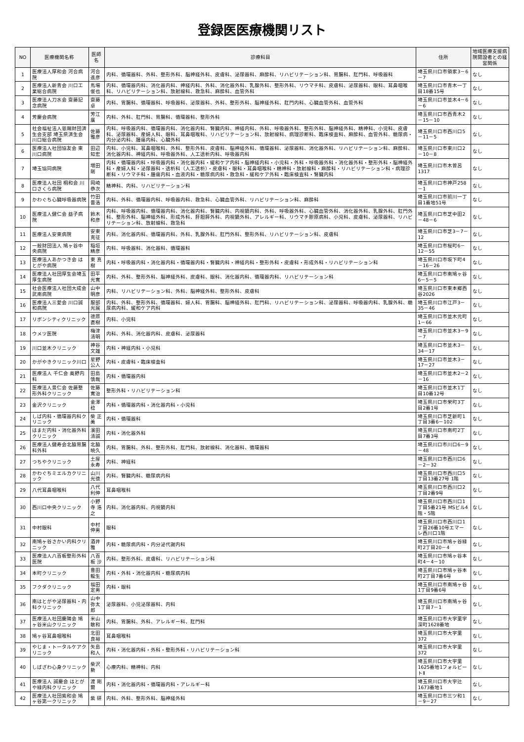登録医医療機関リスト
| NO | 医療機関名称 | 医師名 | 診療科目 | 住所 | 地域医療支援病院開設者との経営関係 |
| --- | --- | --- | --- | --- | --- |
| 1 | 医療法人厚和会 河合病院 | 河合 進彦 | 内科、循環器科、外科、整形外科、脳神経外科、皮膚科、泌尿器科、麻酔科、リハビリテーション科、胃腸科、肛門科、呼吸器科 | 埼玉県川口市領家3－6－7 | なし |
| 2 | 医療法人新青会 川口工業総合病院 | 馬場 俊也 | 内科、循環器内科、消化器内科、神経内科、外科、消化器外科、乳腺外科、整形外科、リウマチ科、皮膚科、泌尿器科、眼科、耳鼻咽喉科、リハビリテーション科、放射線科、救急科、麻酔科、血管外科 | 埼玉県川口市青木一丁目18番15号 | なし |
| 3 | 医療法人刀水会 齋藤記念病院 | 齋藤 卓 | 内科、胃腸科、循環器科、呼吸器科、泌尿器科、外科、整形外科、脳神経外科、肛門内科、心臓血管外科、血管外科 | 埼玉県川口市並木4－6－6 | なし |
| 4 | 芳慶会病院 | 芳江 廣 | 内科、外科、肛門科、胃腸科、循環器科、整形外科 | 埼玉県川口市西青木2－15－10 | なし |
| 5 | 社会福祉法人恩賜財団済生会支部 埼玉県済生会川口総合病院 | 佐藤 雅彦 | 内科、呼吸器内科、循環器内科、消化器内科、腎臓内科、神経内科、外科、呼吸器外科、整形外科、脳神経外科、精神科、小児科、皮膚科、泌尿器科、産婦人科、眼科、耳鼻咽喉科、リハビリテーション科、放射線科、病理診断科、臨床検査科、麻酔科、血管外科、糖尿病・内分泌内科、腫瘍内科、心臓外科 | 埼玉県川口市西川口5－11－5 | なし |
| 6 | 医療法人社団協友会 東川口病院 | 田辺 知宏 | 内科、小児科、耳鼻咽喉科、外科、整形外科、皮膚科、脳神経外科、循環器科、泌尿器科、消化器外科、リハビリテーション科、麻酔科、消化器内科、神経内科、呼吸器外科、人工透析内科、呼吸器内科 | 埼玉県川口市東川口2－10－8 | なし |
| 7 | 埼玉協同病院 | 増田 剛 | 内科・循環器内科・呼吸器内科・消化器内科・緩和ケア内科・脳神経内科・小児科・外科・呼吸器外科・消化器外科・整形外科・脳神経外科・産婦人科・泌尿器科・透析科（人工透析）・皮膚科・眼科・耳鼻咽喉科・精神科・放射線科・麻酔科・リハビリテーション科・病理診断科・リウマチ科・腫瘍内科・血液内科・糖尿病内科・救急科・緩和ケア外科・臨床検査科・腎臓内科 | 埼玉県川口市木曽呂1317 | なし |
| 8 | 医療法人社団 桐和会 川口さくら病院 | 岡崎 恭次 | 精神科、内科、リハビリテーション科 | 埼玉県川口市神戸258－1 | なし |
| 9 | かわぐち心臓呼吸器病院 | 竹田 晋浩 | 内科、外科、循環器内科、呼吸器内科、救急科、心臓血管外科、リハビリテーション科、麻酔科 | 埼玉県川口市前川一丁目1番地51号 | なし |
| 10 | 医療法人健仁会 益子病院 | 鈴木 和彦 | 内科、呼吸器内科、循環器内科、消化器内科、腎臓内科、内視鏡内科、外科、呼吸器外科、心臓血管外科、消化器外科、乳腺外科、肛門外科、整形外科、脳神経外科、形成外科、肝胆膵外科、内視鏡外科、アレルギー科、リウマチ膠原病科、小児科、皮膚科、泌尿器科、リハビリテーション科、放射線科、救急科 | 埼玉県川口市芝中田2－48－6 | なし |
| 11 | 医療法人安東病院 | 安東 克征 | 内科、消化器内科、循環器内科、外科、乳腺外科、肛門外科、整形外科、リハビリテーション科、皮膚科 | 埼玉県川口市芝3－7－12 | なし |
| 12 | 一般財団法人 鳩ヶ谷中央病院 | 稲垣 精彦 | 内科、呼吸器科、消化器科、循環器科 | 埼玉県川口市桜町6－12－55 | なし |
| 13 | 医療法人あかつき会 はとがや病院 | 東 真樹 | 内科・呼吸器内科・消化器内科・循環器内科・腎臓内科・神経内科・整形外科・皮膚科・形成外科・リハビリテーション科 | 埼玉県川口市坂下町4－16－26 | なし |
| 14 | 医療法人社団厚生会埼玉厚生病院 | 田平 光寛 | 内科、外科、整形外科、脳神経外科、皮膚科、眼科、消化器内科、循環器内科、リハビリテーション科 | 埼玉県川口市南鳩ヶ谷6－5－5 | なし |
| 15 | 社会医療法人社団大成会武南病院 | 山中 明彦 | 内科、リハビリテーション科、外科、脳神経外科、整形外科、皮膚科 | 埼玉県川口市東本郷西谷2026 | なし |
| 16 | 医療法人三愛会 川口誠和病院 | 服部 光展 | 内科、外科、整形外科、循環器科、婦人科、胃腸科、脳神経外科、肛門科、リハビリテーション科、泌尿器科、呼吸器内科、乳腺外科、糖尿病内科、緩和ケア内科 | 埼玉県川口市江戸3－35－46 | なし |
| 17 | リボンシティクリニック | 德原 直樹 | 内科、小児科 | 埼玉県川口市並木元町1－66 | なし |
| 18 | ウメツ医院 | 梅津 清明 | 内科、外科、消化器内科、皮膚科、泌尿器科 | 埼玉県川口市並木3－9－7 | なし |
| 19 | 川口並木クリニック | 神谷 文雄 | 内科・神経内科・小児科 | 埼玉県川口市並木3－34－17 | なし |
| 20 | かがやきクリニック川口 | 星野 公人 | 内科・皮膚科・臨床検査科 | 埼玉県川口市並木3－17－27 | なし |
| 21 | 医療法人 千仁会 奥野内科 | 田島 慎哉 | 内科・循環器内科 | 埼玉県川口市並木2－2－16 | なし |
| 22 | 医療法人景仁会 佐藤整形外科クリニック | 佐藤寛治 | 整形外科・リハビリテーション科 | 埼玉県川口市並木1丁目10番12号 | なし |
| 23 | 金沢クリニック | 金澤 稔 | 内科・循環器内科・消化器内科・小児科 | 埼玉県川口市栄町3丁目2番1号 | なし |
| 24 | しば内科・循環器内科クリニック | 柴 正美 | 内科・循環器科 | 埼玉県川口市芝新町1丁目3番6－102 | なし |
| 25 | はまだ内科・消化器外科クリニック | 濱田 清誠 | 内科・消化器外科 | 埼玉県川口市南町2丁目7番3号 | なし |
| 26 | 医療法人健寿会北脇胃腸科外科 | 北脇暁久 | 内科、胃腸科、外科、整形外科、肛門科、放射線科、消化器科、循環器科 | 埼玉県川口市川口6－9－48 | なし |
| 27 | つちやクリニック | 土屋 永寿 | 内科、神経科 | 埼玉県川口市西川口6－2－32 | なし |
| 28 | かわぐちミエルカクリニック | 山川 光徳 | 内科、腎臓内科、糖尿病内科 | 埼玉県川口市西川口5丁目13番27号 1階 | なし |
| 29 | 八代耳鼻咽喉科 | 八代利伸 | 耳鼻咽喉科 | 埼玉県川口市西川口2丁目2番9号 | なし |
| 30 | 西川口中央クリニック | 小野寺 浩之 | 内科、消化器内科、内視鏡内科 | 埼玉県川口市西川口1丁目5番21号 MSビル4階・5階 | なし |
| 31 | 中村眼科 | 中村 伸男 | 眼科 | 埼玉県川口市西川口1丁目26番10号エマーレ西川口1階 | なし |
| 32 | 南鳩ヶ谷さかい内科クリニック | 酒井 雅 | 内科・糖尿病内科・内分泌代謝内科 | 埼玉県川口市鳩ヶ谷緑町2丁目20－4 | なし |
| 33 | 医療法人八百板整形外科医院 | 八百板 沙 | 内科、整形外科、皮膚科、リハビリテーション科 | 埼玉県川口市鳩ヶ谷本町4－4－10 | なし |
| 34 | 本町クリニック | 豊田龍生 | 内科・外科・消化器内科・糖尿病内科 | 埼玉県川口市鳩ヶ谷本町2丁目7番6号 | なし |
| 35 | フクダクリニック | 福田定男 | 内科・眼科 | 埼玉県川口市南鳩ヶ谷1丁目9番6号 | なし |
| 36 | 南はとがや泌尿器科・内科クリニック | 山中 弥太郎 | 泌尿器科、小児泌尿器科、内科 | 埼玉県川口市南鳩ヶ谷1丁目7－1 | なし |
| 37 | 医療法人社団慶隣会 鳩ヶ谷米山クリニック | 米山 敏和 | 内科、胃腸科、外科、アレルギー科、肛門科 | 埼玉県川口市大字里字深町1628番地 | なし |
| 38 | 鳩ヶ谷耳鼻咽喉科 | 北田 良裕 | 耳鼻咽喉科 | 埼玉県川口市大字里372 | なし |
| 39 | やじま・トータルケアクリニック | 矢島 和人 | 内科・消化器内科・外科・整形外科・リハビリテーション科 | 埼玉県川口市大字里372 | なし |
| 40 | しばざわ心身クリニック | 柴沢 勲 | 心療内科、精神科、内科 | 埼玉県川口市大字里1625番地1フォルビートⅡ | なし |
| 41 | 医療法人 誠慶会 はとがや緑内科クリニック | 渡 剛爾 | 内科・消化器内科・循環器内科・アレルギー科 | 埼玉県川口市大字辻1673番地1 | なし |
| 42 | 医療法人社団紫和会 鳩ヶ谷第一クリニック | 紫 研 | 内科、外科、整形外科、脳神経外科 | 埼玉県川口市三ツ和1－9－27 | なし |